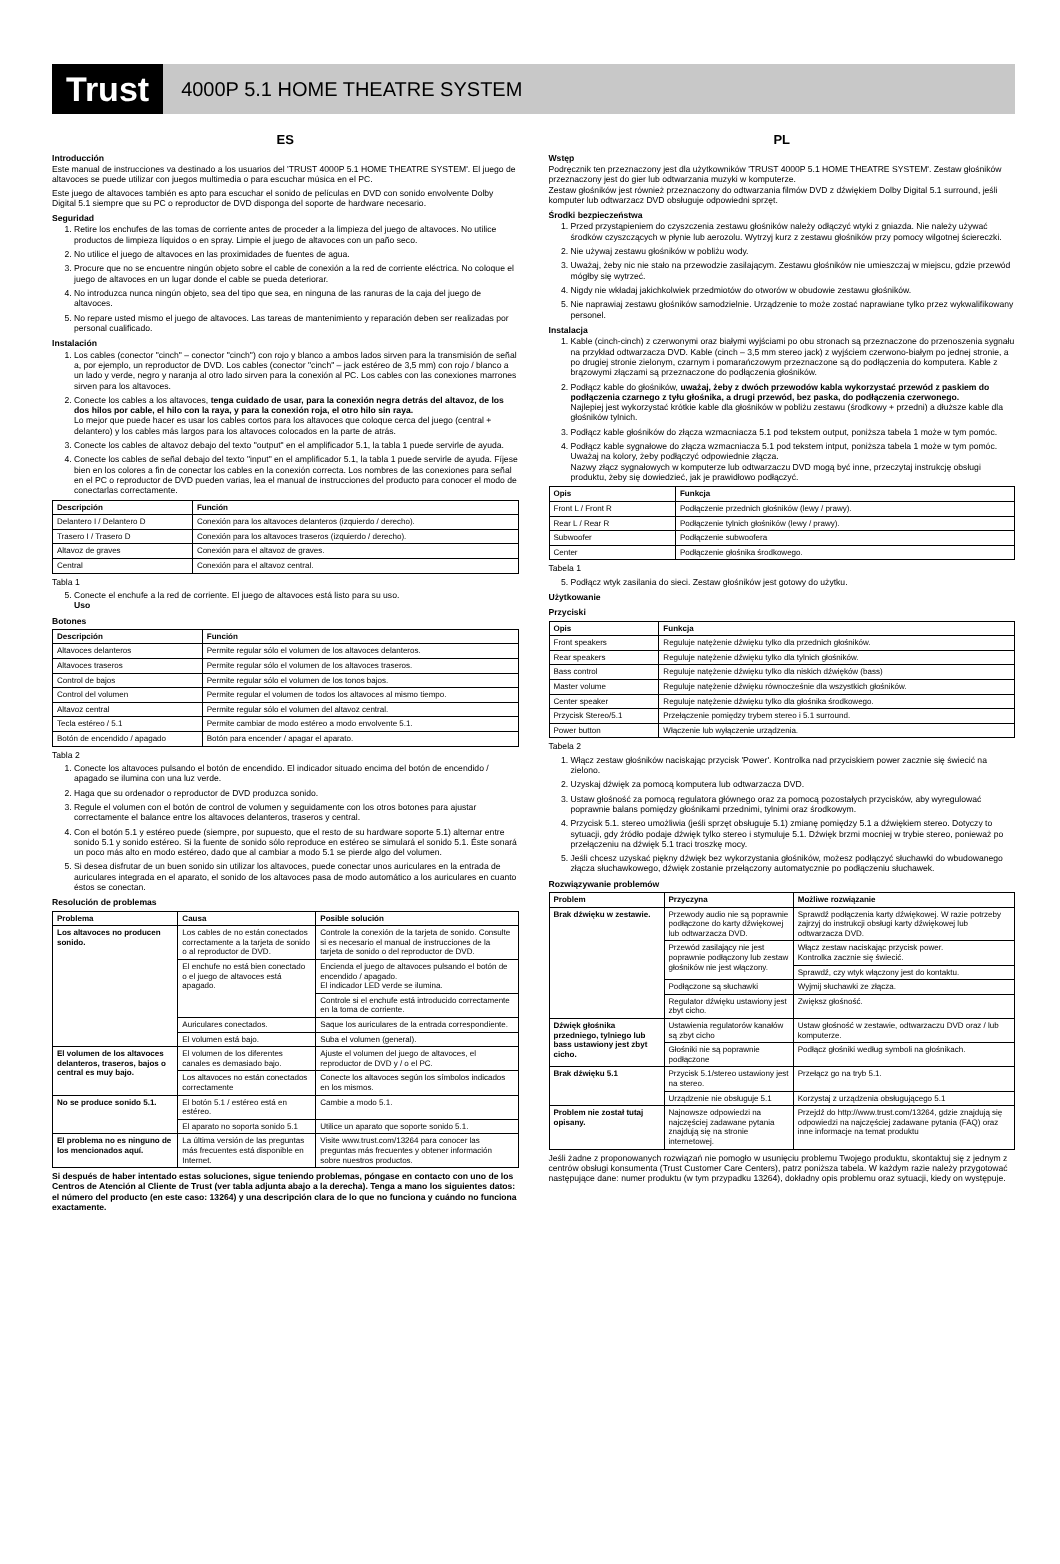Trust
4000P 5.1 HOME THEATRE SYSTEM
ES
Introducción
Este manual de instrucciones va destinado a los usuarios del 'TRUST 4000P 5.1 HOME THEATRE SYSTEM'. El juego de altavoces se puede utilizar con juegos multimedia o para escuchar música en el PC.
Este juego de altavoces también es apto para escuchar el sonido de películas en DVD con sonido envolvente Dolby Digital 5.1 siempre que su PC o reproductor de DVD disponga del soporte de hardware necesario.
Seguridad
1. Retire los enchufes de las tomas de corriente antes de proceder a la limpieza del juego de altavoces. No utilice productos de limpieza líquidos o en spray. Limpie el juego de altavoces con un paño seco.
2. No utilice el juego de altavoces en las proximidades de fuentes de agua.
3. Procure que no se encuentre ningún objeto sobre el cable de conexión a la red de corriente eléctrica. No coloque el juego de altavoces en un lugar donde el cable se pueda deteriorar.
4. No introduzca nunca ningún objeto, sea del tipo que sea, en ninguna de las ranuras de la caja del juego de altavoces.
5. No repare usted mismo el juego de altavoces. Las tareas de mantenimiento y reparación deben ser realizadas por personal cualificado.
Instalación
1. Los cables (conector "cinch" – conector "cinch") con rojo y blanco a ambos lados sirven para la transmisión de señal a, por ejemplo, un reproductor de DVD. Los cables (conector "cinch" – jack estéreo de 3,5 mm) con rojo / blanco a un lado y verde, negro y naranja al otro lado sirven para la conexión al PC. Los cables con las conexiones marrones sirven para los altavoces.
2. Conecte los cables a los altavoces, tenga cuidado de usar, para la conexión negra detrás del altavoz, de los dos hilos por cable, el hilo con la raya, y para la conexión roja, el otro hilo sin raya.
Lo mejor que puede hacer es usar los cables cortos para los altavoces que coloque cerca del juego (central + delantero) y los cables más largos para los altavoces colocados en la parte de atrás.
3. Conecte los cables de altavoz debajo del texto "output" en el amplificador 5.1, la tabla 1 puede servirle de ayuda.
4. Conecte los cables de señal debajo del texto "input" en el amplificador 5.1, la tabla 1 puede servirle de ayuda. Fíjese bien en los colores a fin de conectar los cables en la conexión correcta. Los nombres de las conexiones para señal en el PC o reproductor de DVD pueden varias, lea el manual de instrucciones del producto para conocer el modo de conectarlas correctamente.
| Descripción | Función |
| --- | --- |
| Delantero I / Delantero D | Conexión para los altavoces delanteros (izquierdo / derecho). |
| Trasero I / Trasero D | Conexión para los altavoces traseros (izquierdo / derecho). |
| Altavoz de graves | Conexión para el altavoz de graves. |
| Central | Conexión para el altavoz central. |
Tabla 1
5. Conecte el enchufe a la red de corriente. El juego de altavoces está listo para su uso.
Uso
Botones
| Descripción | Función |
| --- | --- |
| Altavoces delanteros | Permite regular sólo el volumen de los altavoces delanteros. |
| Altavoces traseros | Permite regular sólo el volumen de los altavoces traseros. |
| Control de bajos | Permite regular sólo el volumen de los tonos bajos. |
| Control del volumen | Permite regular el volumen de todos los altavoces al mismo tiempo. |
| Altavoz central | Permite regular sólo el volumen del altavoz central. |
| Tecla estéreo / 5.1 | Permite cambiar de modo estéreo a modo envolvente 5.1. |
| Botón de encendido / apagado | Botón para encender / apagar el aparato. |
Tabla 2
1. Conecte los altavoces pulsando el botón de encendido. El indicador situado encima del botón de encendido / apagado se ilumina con una luz verde.
2. Haga que su ordenador o reproductor de DVD produzca sonido.
3. Regule el volumen con el botón de control de volumen y seguidamente con los otros botones para ajustar correctamente el balance entre los altavoces delanteros, traseros y central.
4. Con el botón 5.1 y estéreo puede (siempre, por supuesto, que el resto de su hardware soporte 5.1) alternar entre sonido 5.1 y sonido estéreo. Si la fuente de sonido sólo reproduce en estéreo se simulará el sonido 5.1. Éste sonará un poco más alto en modo estéreo, dado que al cambiar a modo 5.1 se pierde algo del volumen.
5. Si desea disfrutar de un buen sonido sin utilizar los altavoces, puede conectar unos auriculares en la entrada de auriculares integrada en el aparato, el sonido de los altavoces pasa de modo automático a los auriculares en cuanto éstos se conectan.
Resolución de problemas
| Problema | Causa | Posible solución |
| --- | --- | --- |
| Los altavoces no producen sonido. | Los cables de no están conectados correctamente a la tarjeta de sonido o al reproductor de DVD. | Controle la conexión de la tarjeta de sonido. Consulte si es necesario el manual de instrucciones de la tarjeta de sonido o del reproductor de DVD. |
| | El enchufe no está bien conectado o el juego de altavoces está apagado. | Encienda el juego de altavoces pulsando el botón de encendido / apagado. El indicador LED verde se ilumina. |
| | | Controle si el enchufe está introducido correctamente en la toma de corriente. |
| | Auriculares conectados. | Saque los auriculares de la entrada correspondiente. |
| | El volumen está bajo. | Suba el volumen (general). |
| El volumen de los altavoces delanteros, traseros, bajos o central es muy bajo. | El volumen de los diferentes canales es demasiado bajo. | Ajuste el volumen del juego de altavoces, el reproductor de DVD y / o el PC. |
| | Los altavoces no están conectados correctamente | Conecte los altavoces según los símbolos indicados en los mismos. |
| No se produce sonido 5.1. | El botón 5.1 / estéreo está en estéreo. | Cambie a modo 5.1. |
| | El aparato no soporta sonido 5.1 | Utilice un aparato que soporte sonido 5.1. |
| El problema no es ninguno de los mencionados aquí. | La última versión de las preguntas más frecuentes está disponible en Internet. | Visite www.trust.com/13264 para conocer las preguntas más frecuentes y obtener información sobre nuestros productos. |
Si después de haber intentado estas soluciones, sigue teniendo problemas, póngase en contacto con uno de los Centros de Atención al Cliente de Trust (ver tabla adjunta abajo a la derecha). Tenga a mano los siguientes datos: el número del producto (en este caso: 13264) y una descripción clara de lo que no funciona y cuándo no funciona exactamente.
PL
Wstęp
Podręcznik ten przeznaczony jest dla użytkowników 'TRUST 4000P 5.1 HOME THEATRE SYSTEM'. Zestaw głośników przeznaczony jest do gier lub odtwarzania muzyki w komputerze.
Zestaw głośników jest również przeznaczony do odtwarzania filmów DVD z dźwiękiem Dolby Digital 5.1 surround, jeśli komputer lub odtwarzacz DVD obsługuje odpowiedni sprzęt.
Środki bezpieczeństwa
1. Przed przystąpieniem do czyszczenia zestawu głośników należy odłączyć wtyki z gniazda. Nie należy używać środków czyszczących w płynie lub aerozolu. Wytrzyj kurz z zestawu głośników przy pomocy wilgotnej ściereczki.
2. Nie używaj zestawu głośników w pobliżu wody.
3. Uważaj, żeby nic nie stało na przewodzie zasilającym. Zestawu głośników nie umieszczaj w miejscu, gdzie przewód mógłby się wytrzeć.
4. Nigdy nie wkładaj jakichkolwiek przedmiotów do otworów w obudowie zestawu głośników.
5. Nie naprawiaj zestawu głośników samodzielnie. Urządzenie to może zostać naprawiane tylko przez wykwalifikowany personel.
Instalacja
1. Kable (cinch-cinch) z czerwonymi oraz białymi wyjściami po obu stronach są przeznaczone do przenoszenia sygnału na przykład odtwarzacza DVD. Kable (cinch – 3,5 mm stereo jack) z wyjściem czerwono-białym po jednej stronie, a po drugiej stronie zielonym, czarnym i pomarańczowym przeznaczone są do podłączenia do komputera. Kable z brązowymi złączami są przeznaczone do podłączenia głośników.
2. Podłącz kable do głośników, uważaj, żeby z dwóch przewodów kabla wykorzystać przewód z paskiem do podłączenia czarnego z tyłu głośnika, a drugi przewód, bez paska, do podłączenia czerwonego.
Najlepiej jest wykorzystać krótkie kable dla głośników w pobliżu zestawu (środkowy + przedni) a dłuższe kable dla głośników tylnich.
3. Podłącz kable głośników do złącza wzmacniacza 5.1 pod tekstem output, poniższa tabela 1 może w tym pomóc.
4. Podłącz kable sygnałowe do złącza wzmacniacza 5.1 pod tekstem intput, poniższa tabela 1 może w tym pomóc. Uważaj na kolory, żeby podłączyć odpowiednie złącza.
Nazwy złącz sygnałowych w komputerze lub odtwarzaczu DVD mogą być inne, przeczytaj instrukcję obsługi produktu, żeby się dowiedzieć, jak je prawidłowo podłączyć.
| Opis | Funkcja |
| --- | --- |
| Front L / Front R | Podłączenie przednich głośników (lewy / prawy). |
| Rear L / Rear R | Podłączenie tylnich głośników (lewy / prawy). |
| Subwoofer | Podłączenie subwoofera |
| Center | Podłączenie głośnika środkowego. |
Tabela 1
5. Podłącz wtyk zasilania do sieci. Zestaw głośników jest gotowy do użytku.
Użytkowanie
Przyciski
| Opis | Funkcja |
| --- | --- |
| Front speakers | Reguluje natężenie dźwięku tylko dla przednich głośników. |
| Rear speakers | Reguluje natężenie dźwięku tylko dla tylnich głośników. |
| Bass control | Reguluje natężenie dźwięku tylko dla niskich dźwięków (bass) |
| Master volume | Reguluje natężenie dźwięku równocześnie dla wszystkich głośników. |
| Center speaker | Reguluje natężenie dźwięku tylko dla głośnika środkowego. |
| Przycisk Stereo/5.1 | Przełączenie pomiędzy trybem stereo i 5.1 surround. |
| Power button | Włączenie lub wyłączenie urządzenia. |
Tabela 2
1. Włącz zestaw głośników naciskając przycisk 'Power'. Kontrolka nad przyciskiem power zacznie się świecić na zielono.
2. Uzyskaj dźwięk za pomocą komputera lub odtwarzacza DVD.
3. Ustaw głośność za pomocą regulatora głównego oraz za pomocą pozostałych przycisków, aby wyregulować poprawnie balans pomiędzy głośnikami przednimi, tylnimi oraz środkowym.
4. Przycisk 5.1. stereo umożliwia (jeśli sprzęt obsługuje 5.1) zmianę pomiędzy 5.1 a dźwiękiem stereo. Dotyczy to sytuacji, gdy źródło podaje dźwięk tylko stereo i stymuluje 5.1. Dźwięk brzmi mocniej w trybie stereo, ponieważ po przełączeniu na dźwięk 5.1 traci troszkę mocy.
5. Jeśli chcesz uzyskać piękny dźwięk bez wykorzystania głośników, możesz podłączyć słuchawki do wbudowanego złącza słuchawkowego, dźwięk zostanie przełączony automatycznie po podłączeniu słuchawek.
Rozwiązywanie problemów
| Problem | Przyczyna | Możliwe rozwiązanie |
| --- | --- | --- |
| Brak dźwięku w zestawie. | Przewody audio nie są poprawnie podłączone do karty dźwiękowej lub odtwarzacza DVD. | Sprawdź podłączenia karty dźwiękowej. W razie potrzeby zajrzyj do instrukcji obsługi karty dźwiękowej lub odtwarzacza DVD. |
| | Przewód zasilający nie jest poprawnie podłączony lub zestaw głośników nie jest włączony. | Włącz zestaw naciskając przycisk power. Kontrolka zacznie się świecić. |
| | | Sprawdź, czy wtyk włączony jest do kontaktu. |
| | Podłączone są słuchawki | Wyjmij słuchawki ze złącza. |
| | Regulator dźwięku ustawiony jest zbyt cicho. | Zwiększ głośność. |
| Dźwięk głośnika przedniego, tylniego lub bass ustawiony jest zbyt cicho. | Ustawienia regulatorów kanałów są zbyt cicho | Ustaw głośność w zestawie, odtwarzaczu DVD oraz / lub komputerze. |
| | Głośniki nie są poprawnie podłączone | Podłącz głośniki według symboli na głośnikach. |
| Brak dźwięku 5.1 | Przycisk 5.1/stereo ustawiony jest na stereo. | Przełącz go na tryb 5.1. |
| | Urządzenie nie obsługuje 5.1 | Korzystaj z urządzenia obsługującego 5.1 |
| Problem nie został tutaj opisany. | Najnowsze odpowiedzi na najczęściej zadawane pytania znajdują się na stronie internetowej. | Przejdź do http://www.trust.com/13264, gdzie znajdują się odpowiedzi na najczęściej zadawane pytania (FAQ) oraz inne informacje na temat produktu |
Jeśli żadne z proponowanych rozwiązań nie pomogło w usunięciu problemu Twojego produktu, skontaktuj się z jednym z centrów obsługi konsumenta (Trust Customer Care Centers), patrz poniższa tabela. W każdym razie należy przygotować następujące dane: numer produktu (w tym przypadku 13264), dokładny opis problemu oraz sytuacji, kiedy on występuje.